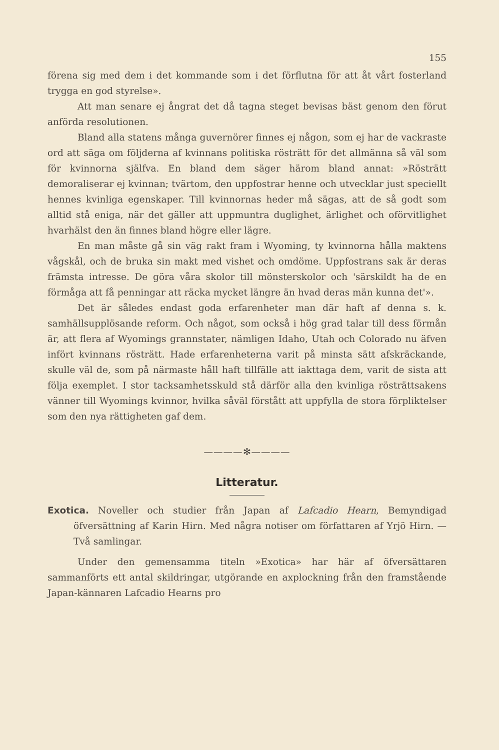155
förena sig med dem i det kommande som i det förflutna för att åt vårt fosterland trygga en god styrelse».
Att man senare ej ångrat det då tagna steget bevisas bäst genom den förut anförda resolutionen.
Bland alla statens många guvernörer finnes ej någon, som ej har de vackraste ord att säga om följderna af kvinnans politiska rösträtt för det allmänna så väl som för kvinnorna själfva. En bland dem säger härom bland annat: »Rösträtt demoraliserar ej kvinnan; tvärtom, den uppfostrar henne och utvecklar just speciellt hennes kvinliga egenskaper. Till kvinnornas heder må sägas, att de så godt som alltid stå eniga, när det gäller att uppmuntra duglighet, ärlighet och oförvitlighet hvarhälst den än finnes bland högre eller lägre.
En man måste gå sin väg rakt fram i Wyoming, ty kvinnorna hålla maktens vågskål, och de bruka sin makt med vishet och omdöme. Uppfostrans sak är deras främsta intresse. De göra våra skolor till mönsterskolor och 'särskildt ha de en förmåga att få penningar att räcka mycket längre än hvad deras män kunna det'».
Det är således endast goda erfarenheter man där haft af denna s. k. samhällsupplösande reform. Och något, som också i hög grad talar till dess förmån är, att flera af Wyomings grannstater, nämligen Idaho, Utah och Colorado nu äfven infört kvinnans rösträtt. Hade erfarenheterna varit på minsta sätt afskräckande, skulle väl de, som på närmaste håll haft tillfälle att iakttaga dem, varit de sista att följa exemplet. I stor tacksamhetsskuld stå därför alla den kvinliga rösträttsakens vänner till Wyomings kvinnor, hvilka såväl förstått att uppfylla de stora förpliktelser som den nya rättigheten gaf dem.
————✻————
Litteratur.
Exotica. Noveller och studier från Japan af Lafcadio Hearn, Bemyndigad öfversättning af Karin Hirn. Med några notiser om författaren af Yrjö Hirn. — Två samlingar.
Under den gemensamma titeln »Exotica» har här af öfversättaren sammanförts ett antal skildringar, utgörande en axplockning från den framstående Japan-kännaren Lafcadio Hearns pro